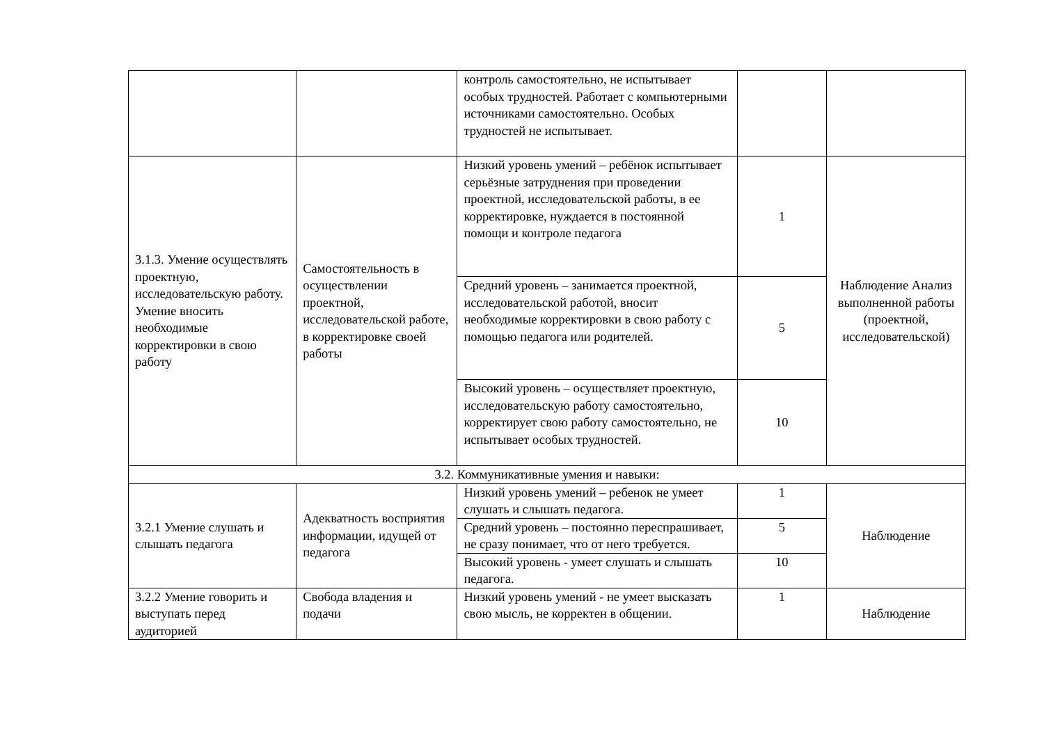| | | контроль самостоятельно, не испытывает особых трудностей. Работает с компьютерными источниками самостоятельно. Особых трудностей не испытывает. | | |
| 3.1.3. Умение осуществлять проектную, исследовательскую работу. Умение вносить необходимые корректировки в свою работу | Самостоятельность в осуществлении проектной, исследовательской работе, в корректировке своей работы | Низкий уровень умений – ребёнок испытывает серьёзные затруднения при проведении проектной, исследовательской работы, в ее корректировке, нуждается в постоянной помощи и контроле педагога | 1 | Наблюдение Анализ выполненной работы (проектной, исследовательской) |
| | | Средний уровень – занимается проектной, исследовательской работой, вносит необходимые корректировки в свою работу с помощью педагога или родителей. | 5 | |
| | | Высокий уровень – осуществляет проектную, исследовательскую работу самостоятельно, корректирует свою работу самостоятельно, не испытывает особых трудностей. | 10 | |
| 3.2. Коммуникативные умения и навыки: | | | | |
| 3.2.1 Умение слушать и слышать педагога | Адекватность восприятия информации, идущей от педагога | Низкий уровень умений – ребенок не умеет слушать и слышать педагога. | 1 | Наблюдение |
| | | Средний уровень – постоянно переспрашивает, не сразу понимает, что от него требуется. | 5 | |
| | | Высокий уровень - умеет слушать и слышать педагога. | 10 | |
| 3.2.2 Умение говорить и выступать перед аудиторией | Свобода владения и подачи | Низкий уровень умений - не умеет высказать свою мысль, не корректен в общении. | 1 | Наблюдение |